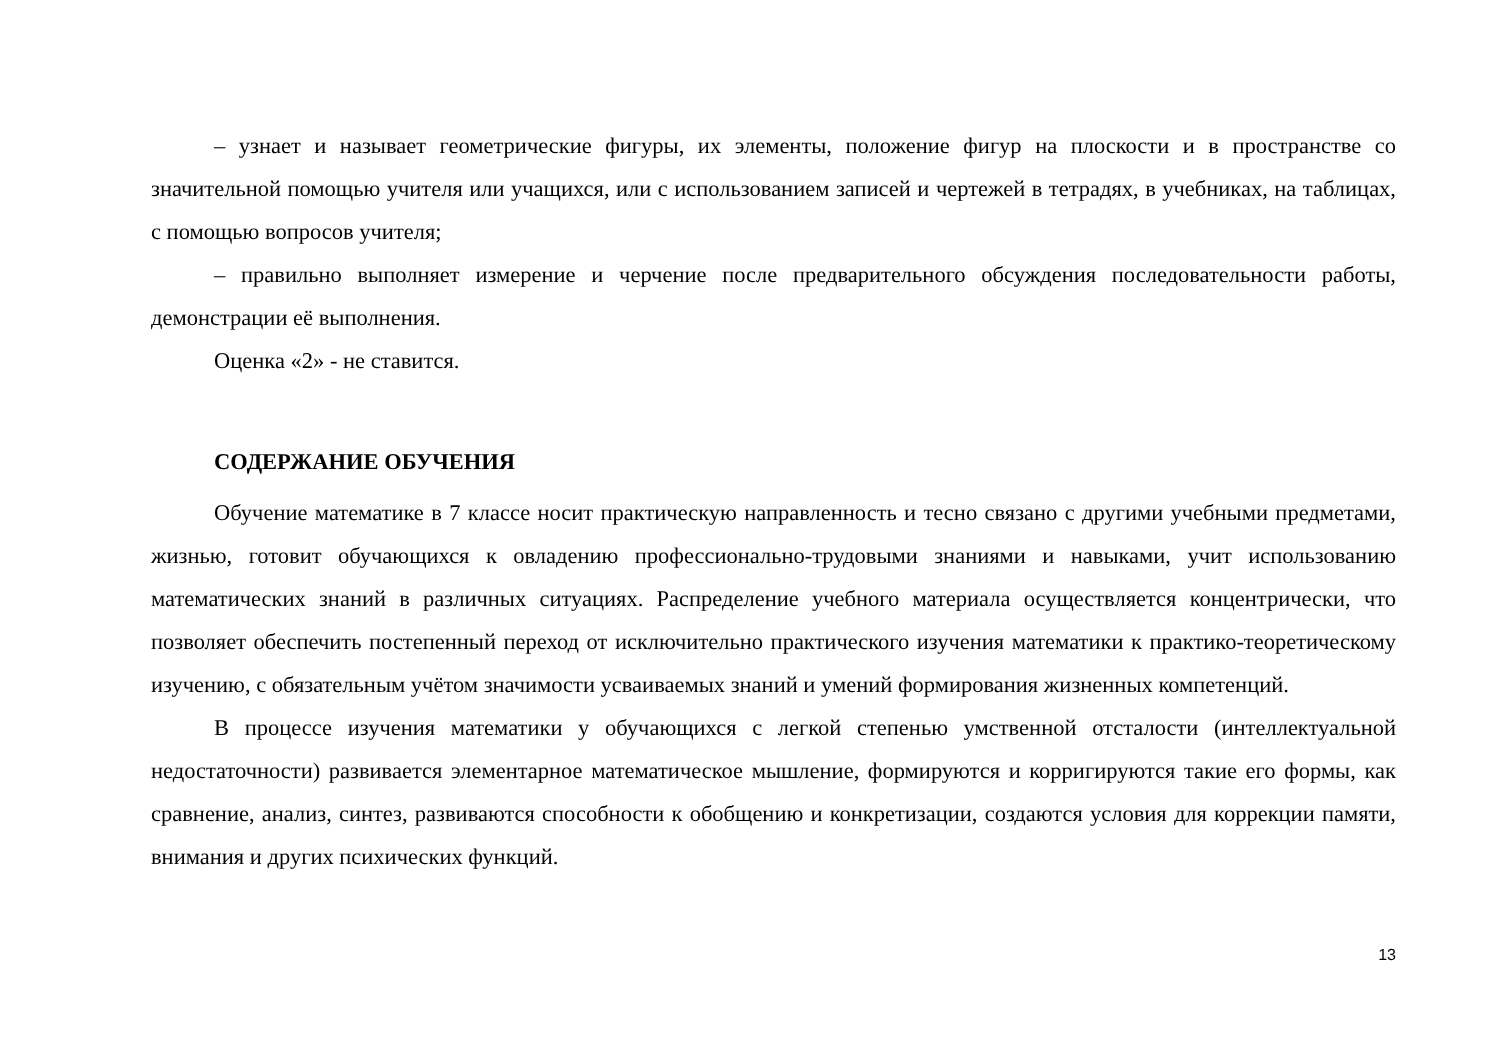– узнает и называет геометрические фигуры, их элементы, положение фигур на плоскости и в пространстве со значительной помощью учителя или учащихся, или с использованием записей и чертежей в тетрадях, в учебниках, на таблицах, с помощью вопросов учителя;
– правильно выполняет измерение и черчение после предварительного обсуждения последовательности работы, демонстрации её выполнения.
Оценка «2» - не ставится.
СОДЕРЖАНИЕ ОБУЧЕНИЯ
Обучение математике в 7 классе носит практическую направленность и тесно связано с другими учебными предметами, жизнью, готовит обучающихся к овладению профессионально-трудовыми знаниями и навыками, учит использованию математических знаний в различных ситуациях. Распределение учебного материала осуществляется концентрически, что позволяет обеспечить постепенный переход от исключительно практического изучения математики к практико-теоретическому изучению, с обязательным учётом значимости усваиваемых знаний и умений формирования жизненных компетенций.
В процессе изучения математики у обучающихся с легкой степенью умственной отсталости (интеллектуальной недостаточности) развивается элементарное математическое мышление, формируются и корригируются такие его формы, как сравнение, анализ, синтез, развиваются способности к обобщению и конкретизации, создаются условия для коррекции памяти, внимания и других психических функций.
13